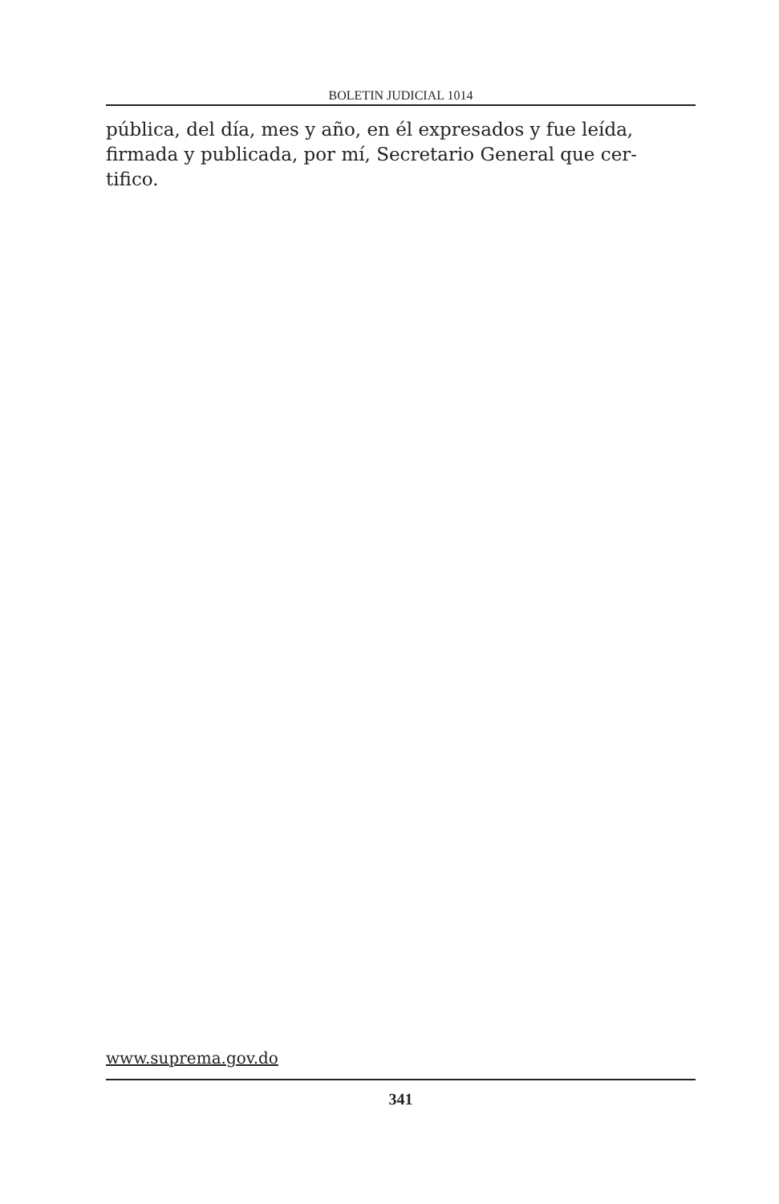BOLETIN JUDICIAL 1014
pública, del día, mes y año, en él expresados y fue leída, firmada y publicada, por mí, Secretario General que cer-
tifico.
www.suprema.gov.do
341